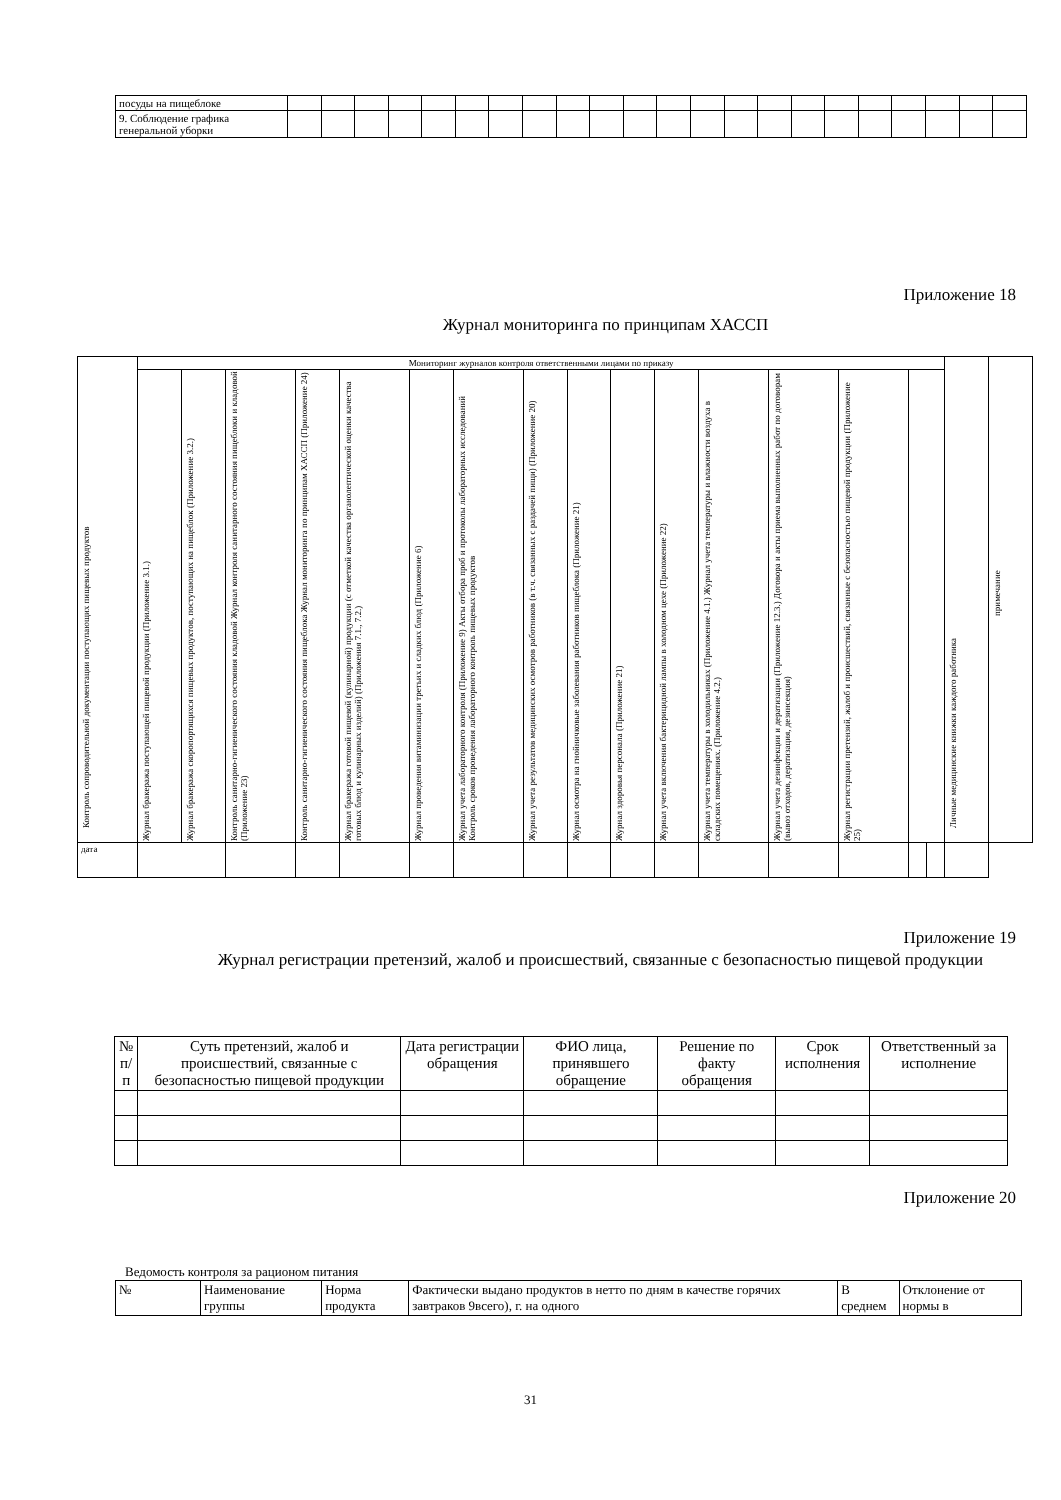| посуды на пищеблоке | | | | | | | | | | | | | | | | | | | | | | |
| 9. Соблюдение графика генеральной уборки | | | | | | | | | | | | | | | | | | | | | | |
Приложение 18
Журнал мониторинга по принципам ХАССП
| Контроль сопроводительной документации поступающих пищевых продуктов | Мониторинг журналов контроля ответственными лицами по приказу | | | | | | | | | | | | | | | | Личные медицинские книжки каждого работника | примечание |
| | Журнал бракеража поступающей пищевой продукции (Приложение 3.1.) | Журнал бракеража скоропортящихся пищевых продуктов, поступающих на пищеблок (Приложение 3.2.) | Контроль санитарно-гигиенического состояния кладовой Журнал контроля санитарного состояния пищеблоки и кладовой (Приложение 23) | Контроль санитарно-гигиенического состояния пищеблока Журнал мониторинга по принципам ХАССП (Приложение 24) | Журнал бракеража готовой пищевой (кулинарной) продукции (с отметкой качества органолептической оценки качества готовых блюд и кулинарных изделий) (Приложения 7.1., 7.2.) | Журнал проведения витаминизации третьих и сладких блюд (Приложение 6) | Журнал учета лабораторного контроля (Приложение 9) Акты отбора проб и протоколы лабораторных исследований Контроль сроков проведения лабораторного контроль пищевых продуктов | Журнал учета результатов медицинских осмотров работников (в т.ч. связанных с раздачей пищи) (Приложение 20) | Журнал осмотра на гнойничковые заболевания работников пищеблока (Приложение 21) | Журнал здоровья персонала (Приложение 21) | Журнал учета включения бактерицидной лампы в холодном цехе (Приложение 22) | Журнал учета температуры в холодильниках (Приложение 4.1.) Журнал учета температуры и влажности воздуха в складских помещениях. (Приложение 4.2.) | Журнал учета дезинфекции и дератизации (Приложение 12.3.) Договора и акты приема выполненных работ по договорам (вывоз отходов, дератизация, дезинсекция) | Журнал регистрации претензий, жалоб и происшествий, связанные с безопасностью пищевой продукции (Приложение 25) | | | | |
| дата | | | | | | | | | | | | | | | | | | |
Приложение 19
Журнал регистрации претензий, жалоб и происшествий, связанные с безопасностью пищевой продукции
| № п/п | Суть претензий, жалоб и происшествий, связанные с безопасностью пищевой продукции | Дата регистрации обращения | ФИО лица, принявшего обращение | Решение по факту обращения | Срок исполнения | Ответственный за исполнение |
| --- | --- | --- | --- | --- | --- | --- |
Приложение 20
Ведомость контроля за рационом питания
| № | Наименование группы | Норма продукта | Фактически выдано продуктов в нетто по дням в качестве горячих завтраков 9всего), г. на одного | В среднем | Отклонение от нормы в |
31